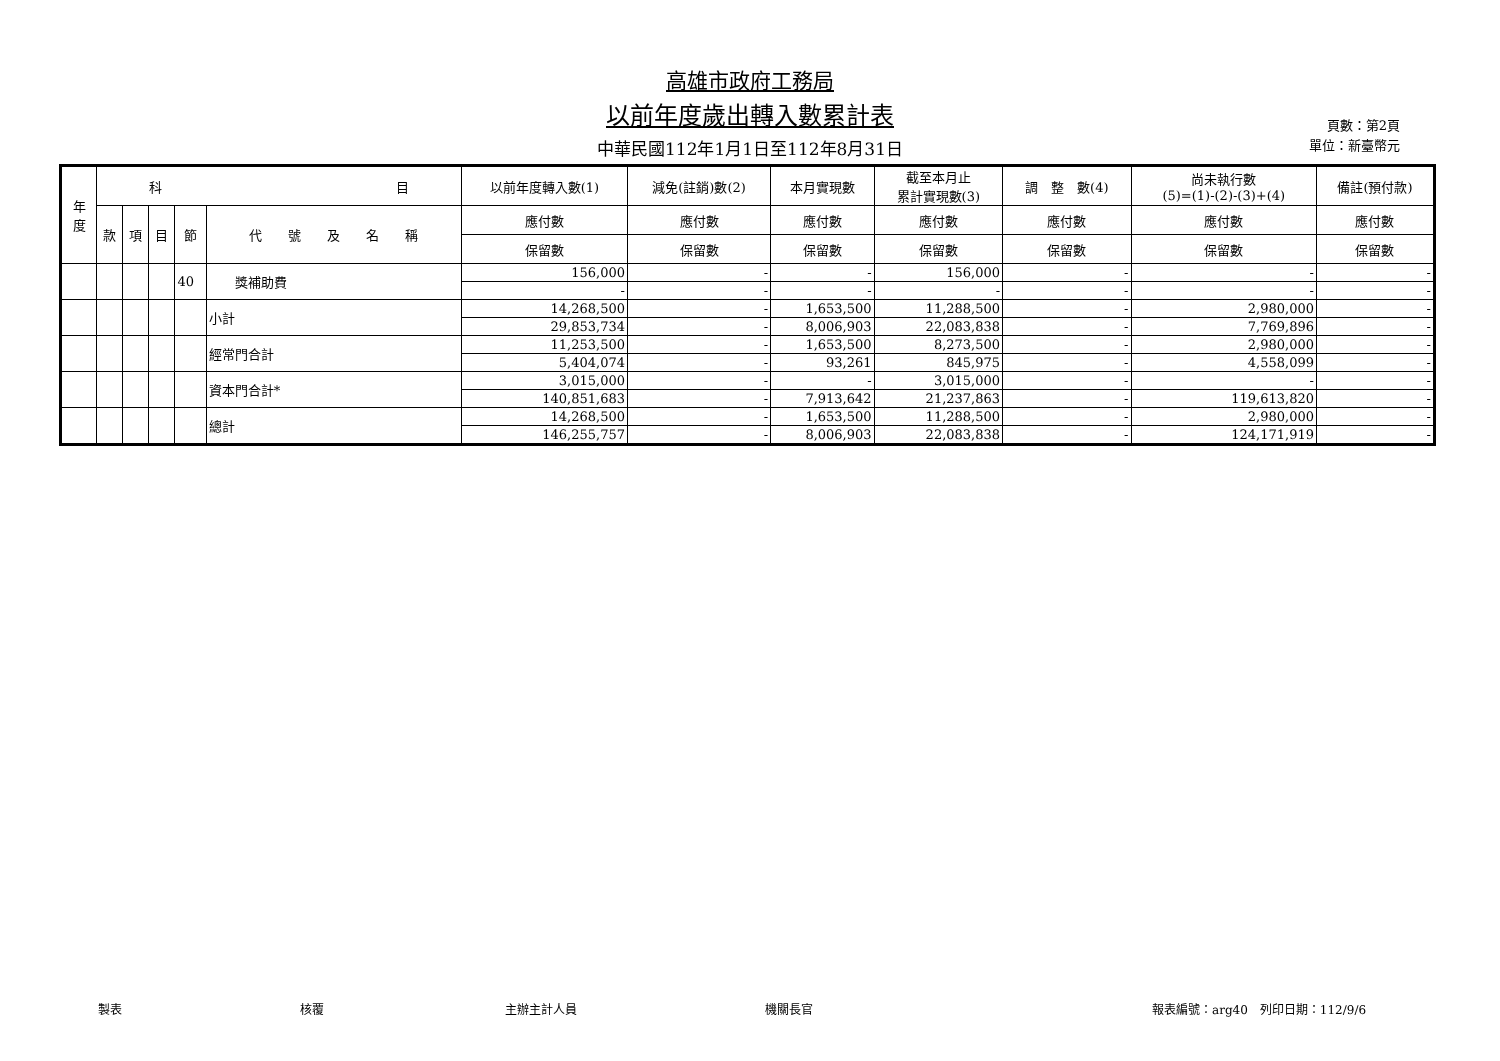高雄市政府工務局
以前年度歲出轉入數累計表
中華民國112年1月1日至112年8月31日
頁數：第2頁
單位：新臺幣元
| 年 度 | 科 目 | | | | | 以前年度轉入數(1) | 減免(註銷)數(2) | 本月實現數 | 截至本月止 累計實現數(3) | 調 整 數(4) | 尚未執行數 (5)=(1)-(2)-(3)+(4) | 備註(預付款) |
| --- | --- | --- | --- | --- | --- | --- | --- | --- | --- | --- | --- | --- |
| | 款 | 項 | 目 | 節 | 代 號 及 名 稱 | 應付數 | 應付數 | 應付數 | 應付數 | 應付數 | 應付數 | 應付數 |
| | | | | | | 保留數 | 保留數 | 保留數 | 保留數 | 保留數 | 保留數 | 保留數 |
| | | | | 40 | 獎補助費 | 156,000 | - | - | 156,000 | - | - | - |
| | | | | | | - | - | - | - | - | - | - |
| | | | | | 小計 | 14,268,500 | - | 1,653,500 | 11,288,500 | - | 2,980,000 | - |
| | | | | | | 29,853,734 | - | 8,006,903 | 22,083,838 | - | 7,769,896 | - |
| | | | | | 經常門合計 | 11,253,500 | - | 1,653,500 | 8,273,500 | - | 2,980,000 | - |
| | | | | | | 5,404,074 | - | 93,261 | 845,975 | - | 4,558,099 | - |
| | | | | | 資本門合計* | 3,015,000 | - | - | 3,015,000 | - | - | - |
| | | | | | | 140,851,683 | - | 7,913,642 | 21,237,863 | - | 119,613,820 | - |
| | | | | | 總計 | 14,268,500 | - | 1,653,500 | 11,288,500 | - | 2,980,000 | - |
| | | | | | | 146,255,757 | - | 8,006,903 | 22,083,838 | - | 124,171,919 | - |
製表 核覆 主辦主計人員 機關長官 報表編號：arg40　列印日期：112/9/6